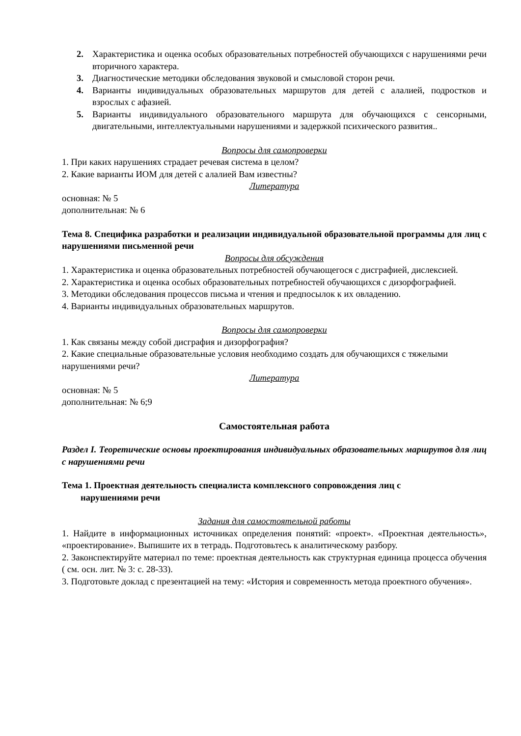2. Характеристика и оценка особых образовательных потребностей обучающихся с нарушениями речи вторичного характера.
3. Диагностические методики обследования звуковой и смысловой сторон речи.
4. Варианты индивидуальных образовательных маршрутов для детей с алалией, подростков и взрослых с афазией.
5. Варианты индивидуального образовательного маршрута для обучающихся с сенсорными, двигательными, интеллектуальными нарушениями и задержкой психического развития..
Вопросы для самопроверки
1. При каких нарушениях страдает речевая система в целом?
2. Какие варианты ИОМ для детей с алалией Вам известны?
Литература
основная: № 5
дополнительная: № 6
Тема 8. Специфика разработки и реализации индивидуальной образовательной программы для лиц с нарушениями письменной речи
Вопросы для обсуждения
1. Характеристика и оценка образовательных потребностей обучающегося с дисграфией, дислексией.
2. Характеристика и оценка особых образовательных потребностей обучающихся с дизорфографией.
3. Методики обследования процессов письма и чтения и предпосылок к их овладению.
4. Варианты индивидуальных образовательных маршрутов.
Вопросы для самопроверки
1. Как связаны между собой дисграфия и дизорфография?
2. Какие специальные образовательные условия необходимо создать для обучающихся с тяжелыми нарушениями речи?
Литература
основная: № 5
дополнительная: № 6;9
Самостоятельная работа
Раздел I. Теоретические основы проектирования индивидуальных образовательных маршрутов для лиц с нарушениями речи
Тема 1. Проектная деятельность специалиста комплексного сопровождения лиц с
нарушениями речи
Задания для самостоятельной работы
1. Найдите в информационных источниках определения понятий: «проект». «Проектная деятельность», «проектирование». Выпишите их в тетрадь. Подготовьтесь к аналитическому разбору.
2. Законспектируйте материал по теме: проектная деятельность как структурная единица процесса обучения ( см. осн. лит. № 3: с. 28-33).
3. Подготовьте доклад с презентацией на тему: «История и современность метода проектного обучения».